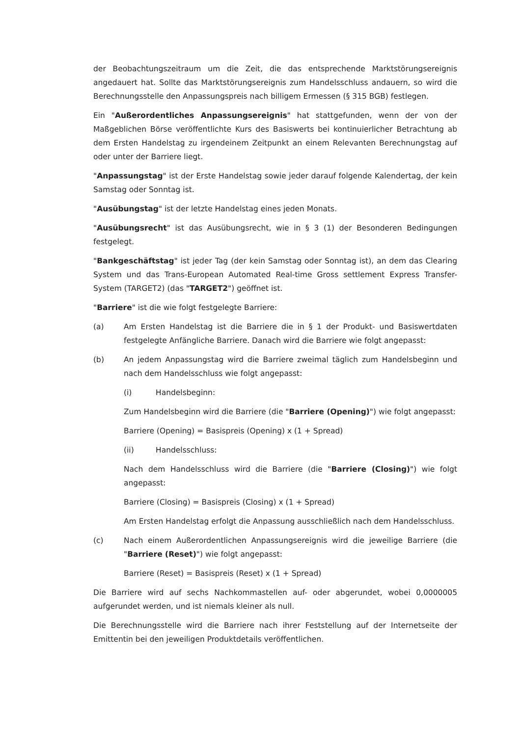der Beobachtungszeitraum um die Zeit, die das entsprechende Marktstörungsereignis angedauert hat. Sollte das Marktstörungsereignis zum Handelsschluss andauern, so wird die Berechnungsstelle den Anpassungspreis nach billigem Ermessen (§ 315 BGB) festlegen.
Ein "Außerordentliches Anpassungsereignis" hat stattgefunden, wenn der von der Maßgeblichen Börse veröffentlichte Kurs des Basiswerts bei kontinuierlicher Betrachtung ab dem Ersten Handelstag zu irgendeinem Zeitpunkt an einem Relevanten Berechnungstag auf oder unter der Barriere liegt.
"Anpassungstag" ist der Erste Handelstag sowie jeder darauf folgende Kalendertag, der kein Samstag oder Sonntag ist.
"Ausübungstag" ist der letzte Handelstag eines jeden Monats.
"Ausübungsrecht" ist das Ausübungsrecht, wie in § 3 (1) der Besonderen Bedingungen festgelegt.
"Bankgeschäftstag" ist jeder Tag (der kein Samstag oder Sonntag ist), an dem das Clearing System und das Trans-European Automated Real-time Gross settlement Express Transfer-System (TARGET2) (das "TARGET2") geöffnet ist.
"Barriere" ist die wie folgt festgelegte Barriere:
(a) Am Ersten Handelstag ist die Barriere die in § 1 der Produkt- und Basiswertdaten festgelegte Anfängliche Barriere. Danach wird die Barriere wie folgt angepasst:
(b) An jedem Anpassungstag wird die Barriere zweimal täglich zum Handelsbeginn und nach dem Handelsschluss wie folgt angepasst:
(i) Handelsbeginn:
Zum Handelsbeginn wird die Barriere (die "Barriere (Opening)") wie folgt angepasst:
Barriere (Opening) = Basispreis (Opening) x (1 + Spread)
(ii) Handelsschluss:
Nach dem Handelsschluss wird die Barriere (die "Barriere (Closing)") wie folgt angepasst:
Barriere (Closing) = Basispreis (Closing) x (1 + Spread)
Am Ersten Handelstag erfolgt die Anpassung ausschließlich nach dem Handelsschluss.
(c) Nach einem Außerordentlichen Anpassungsereignis wird die jeweilige Barriere (die "Barriere (Reset)") wie folgt angepasst:
Barriere (Reset) = Basispreis (Reset) x (1 + Spread)
Die Barriere wird auf sechs Nachkommastellen auf- oder abgerundet, wobei 0,0000005 aufgerundet werden, und ist niemals kleiner als null.
Die Berechnungsstelle wird die Barriere nach ihrer Feststellung auf der Internetseite der Emittentin bei den jeweiligen Produktdetails veröffentlichen.